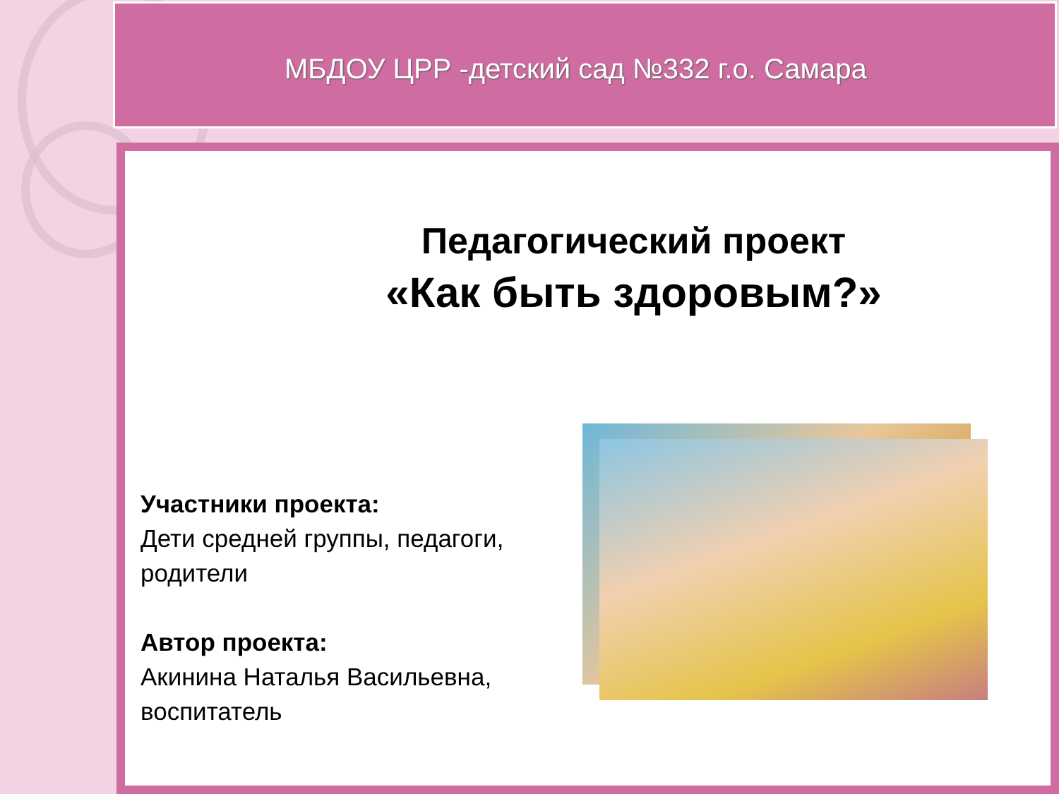МБДОУ ЦРР -детский сад №332 г.о. Самара
Педагогический проект
«Как быть здоровым?»
Участники проекта:
Дети средней группы, педагоги, родители
Автор проекта:
Акинина Наталья Васильевна, воспитатель